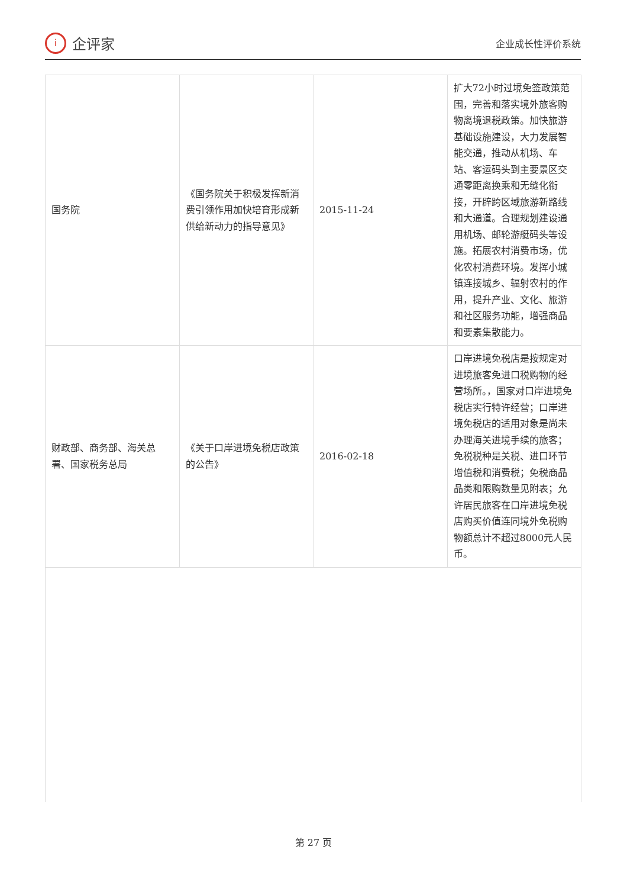i
企评家
企业成长性评价系统
| 国务院 | 《国务院关于积极发挥新消费引领作用加快培育形成新供给新动力的指导意见》 | 2015-11-24 | 扩大72小时过境免签政策范围，完善和落实境外旅客购物离境退税政策。加快旅游基础设施建设，大力发展智能交通，推动从机场、车站、客运码头到主要景区交通零距离换乘和无缝化衔接，开辟跨区域旅游新路线和大通道。合理规划建设通用机场、邮轮游艇码头等设施。拓展农村消费市场，优化农村消费环境。发挥小城镇连接城乡、辐射农村的作用，提升产业、文化、旅游和社区服务功能，增强商品和要素集散能力。 |
| 财政部、商务部、海关总署、国家税务总局 | 《关于口岸进境免税店政策的公告》 | 2016-02-18 | 口岸进境免税店是按规定对进境旅客免进口税购物的经营场所。，国家对口岸进境免税店实行特许经营；口岸进境免税店的适用对象是尚未办理海关进境手续的旅客；免税税种是关税、进口环节增值税和消费税；免税商品品类和限购数量见附表；允许居民旅客在口岸进境免税店购买价值连同境外免税购物额总计不超过8000元人民币。 |
第 27 页